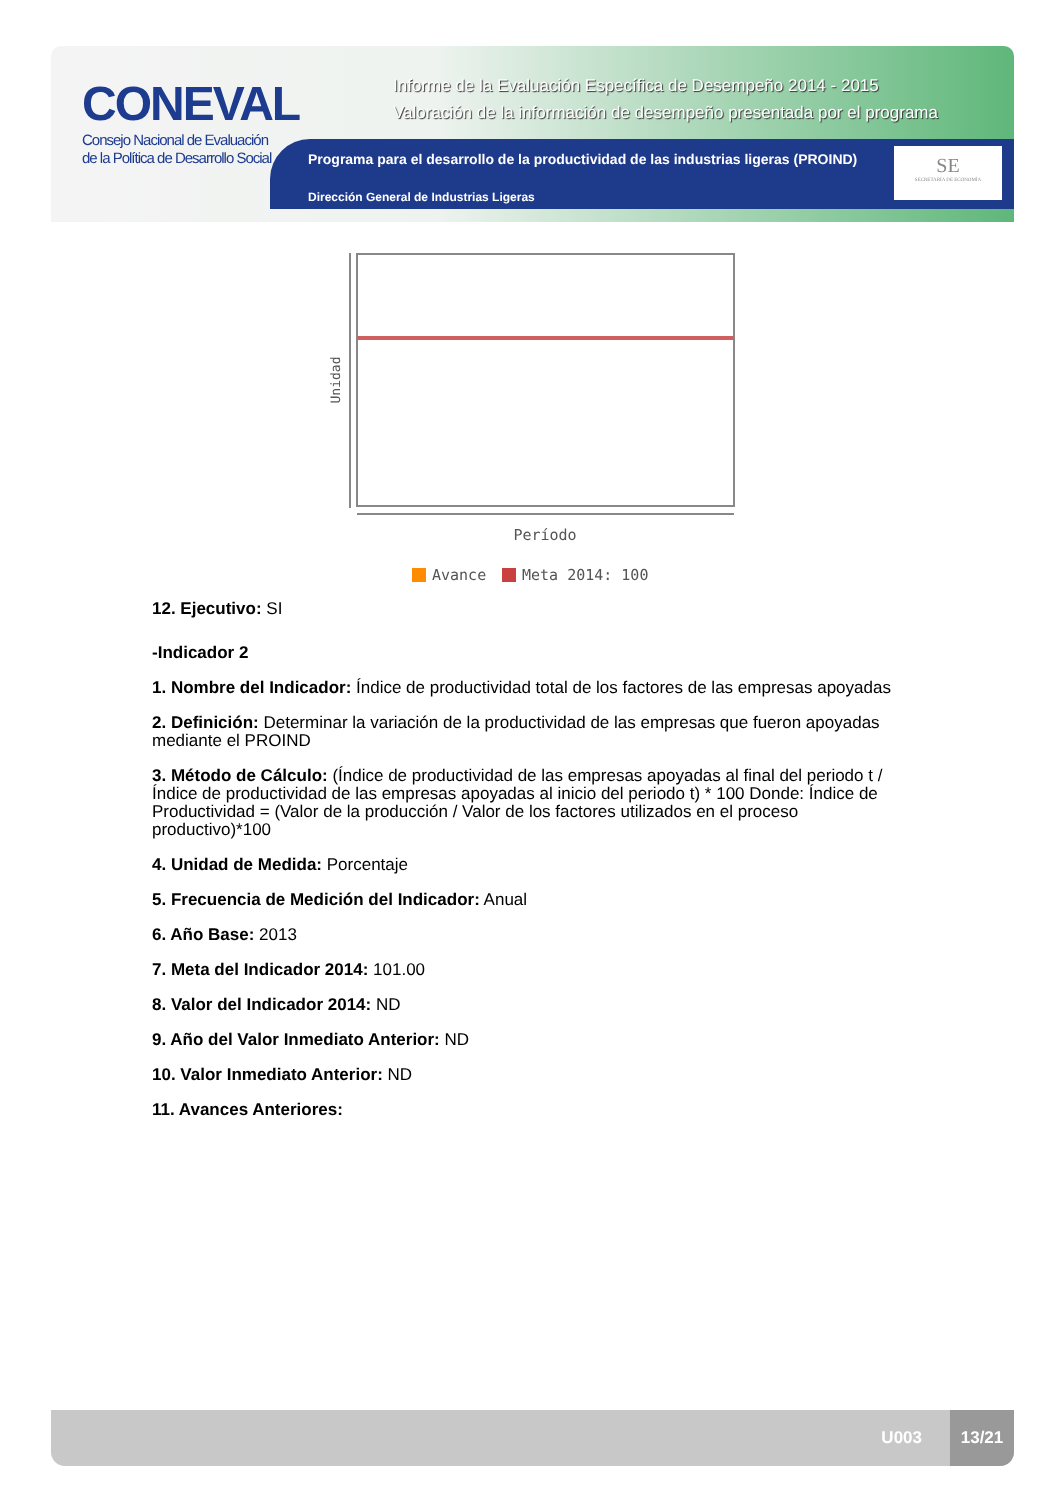CONEVAL
Consejo Nacional de Evaluación
de la Política de Desarrollo Social
Informe de la Evaluación Específica de Desempeño 2014 - 2015
Valoración de la información de desempeño presentada por el programa
Programa para el desarrollo de la productividad de las industrias ligeras (PROIND)
Dirección General de Industrias Ligeras
SE
SECRETARÍA DE ECONOMÍA
Unidad
Período
Avance
Meta 2014: 100
12. Ejecutivo: SI
-Indicador 2
1. Nombre del Indicador: Índice de productividad total de los factores de las empresas apoyadas
2. Definición: Determinar la variación de la productividad de las empresas que fueron apoyadas mediante el PROIND
3. Método de Cálculo: (Índice de productividad de las empresas apoyadas al final del periodo t / Índice de productividad de las empresas apoyadas al inicio del periodo t) * 100 Donde: Índice de Productividad = (Valor de la producción / Valor de los factores utilizados en el proceso productivo)*100
4. Unidad de Medida: Porcentaje
5. Frecuencia de Medición del Indicador: Anual
6. Año Base: 2013
7. Meta del Indicador 2014: 101.00
8. Valor del Indicador 2014: ND
9. Año del Valor Inmediato Anterior: ND
10. Valor Inmediato Anterior: ND
11. Avances Anteriores:
U003
13/21